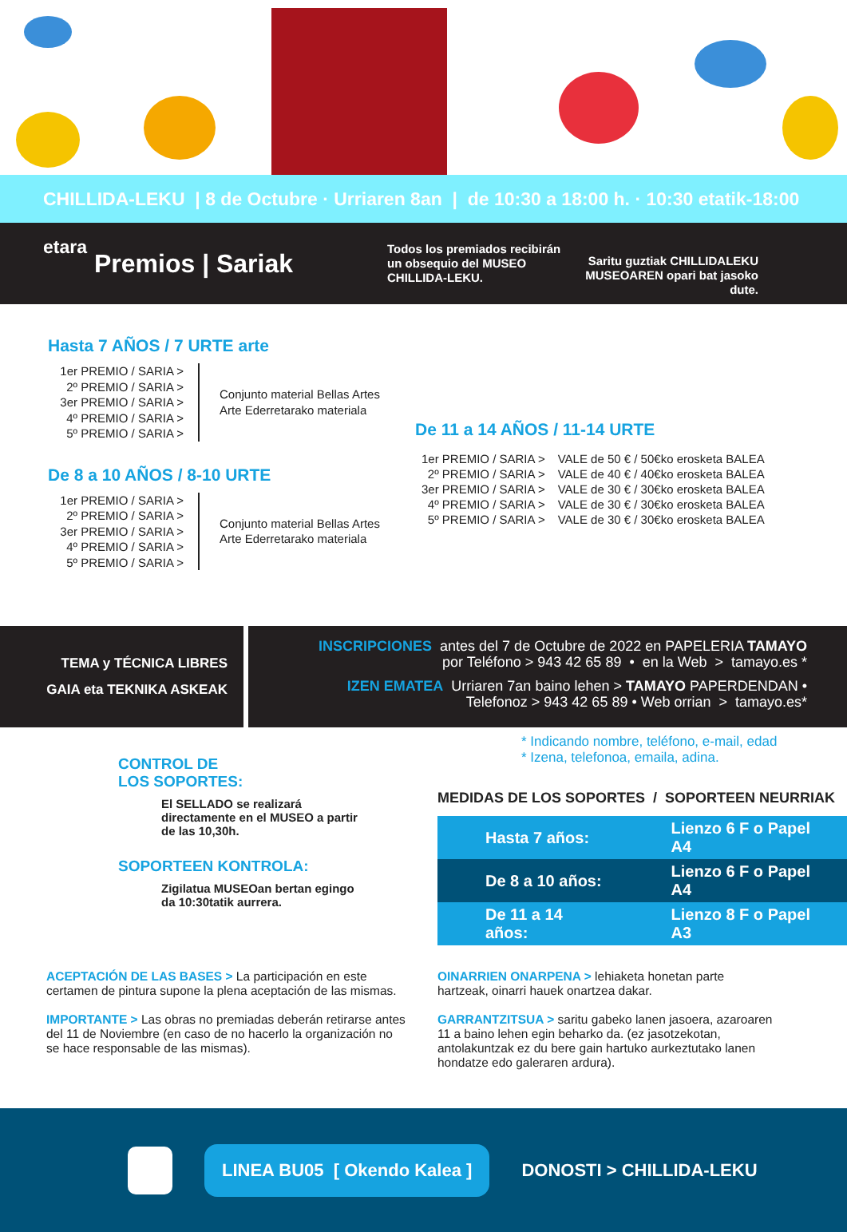CHILLIDA-LEKU | 8 de Octubre · Urriaren 8an | de 10:30 a 18:00 h. · 10:30 etatik-18:00 etara
Premios | Sariak
Todos los premiados recibirán un obsequio del MUSEO CHILLIDA-LEKU.
Saritu guztiak CHILLIDALEKU MUSEOAREN opari bat jasoko dute.
Hasta 7 AÑOS / 7 URTE arte
1er PREMIO / SARIA >
2º PREMIO / SARIA >
3er PREMIO / SARIA >
4º PREMIO / SARIA >
5º PREMIO / SARIA >
Conjunto material Bellas Artes
Arte Ederretarako materiala
De 8 a 10 AÑOS / 8-10 URTE
1er PREMIO / SARIA >
2º PREMIO / SARIA >
3er PREMIO / SARIA >
4º PREMIO / SARIA >
5º PREMIO / SARIA >
Conjunto material Bellas Artes
Arte Ederretarako materiala
De 11 a 14 AÑOS / 11-14 URTE
| 1er PREMIO / SARIA > | VALE de 50 € / 50€ko erosketa BALEA |
| 2º PREMIO / SARIA > | VALE de 40 € / 40€ko erosketa BALEA |
| 3er PREMIO / SARIA > | VALE de 30 € / 30€ko erosketa BALEA |
| 4º PREMIO / SARIA > | VALE de 30 € / 30€ko erosketa BALEA |
| 5º PREMIO / SARIA > | VALE de 30 € / 30€ko erosketa BALEA |
TEMA y TÉCNICA LIBRES
GAIA eta TEKNIKA ASKEAK
INSCRIPCIONES antes del 7 de Octubre de 2022 en PAPELERIA TAMAYO
por Teléfono > 943 42 65 89 • en la Web > tamayo.es *
IZEN EMATEA Urriaren 7an baino lehen > TAMAYO PAPERDENDAN •
Telefonoz > 943 42 65 89 • Web orrian > tamayo.es*
CONTROL DE
LOS SOPORTES:
El SELLADO se realizará directamente en el MUSEO a partir de las 10,30h.
SOPORTEEN KONTROLA:
Zigilatua MUSEOan bertan egingo da 10:30tatik aurrera.
* Indicando nombre, teléfono, e-mail, edad
* Izena, telefonoa, emaila, adina.
MEDIDAS DE LOS SOPORTES / SOPORTEEN NEURRIAK
| Hasta 7 años: | Lienzo 6 F o Papel A4 |
| De 8 a 10 años: | Lienzo 6 F o Papel A4 |
| De 11 a 14 años: | Lienzo 8 F o Papel A3 |
ACEPTACIÓN DE LAS BASES > La participación en este certamen de pintura supone la plena aceptación de las mismas.
IMPORTANTE > Las obras no premiadas deberán retirarse antes del 11 de Noviembre (en caso de no hacerlo la organización no se hace responsable de las mismas).
OINARRIEN ONARPENA > lehiaketa honetan parte hartzeak, oinarri hauek onartzea dakar.
GARRANTZITSUA > saritu gabeko lanen jasoera, azaroaren 11 a baino lehen egin beharko da. (ez jasotzekotan, antolakuntzak ez du bere gain hartuko aurkeztutako lanen hondatze edo galeraren ardura).
LINEA BU05 [ Okendo Kalea ]
DONOSTI > CHILLIDA-LEKU